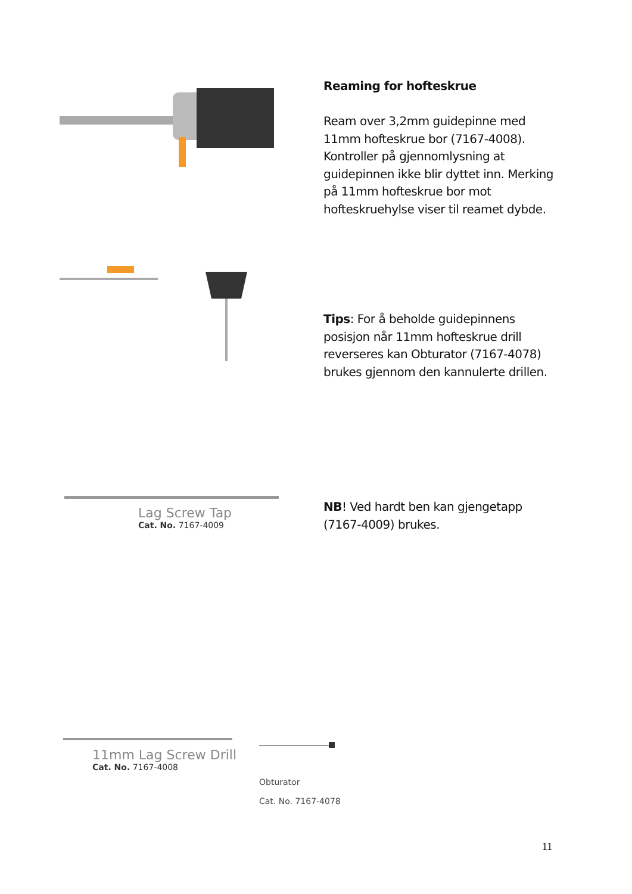Reaming for hofteskrue
Ream over 3,2mm guidepinne med 11mm hofteskrue bor (7167-4008). Kontroller på gjennomlysning at guidepinnen ikke blir dyttet inn. Merking på 11mm hofteskrue bor mot hofteskruehylse viser til reamet dybde.
Tips: For å beholde guidepinnens posisjon når 11mm hofteskrue drill reverseres kan Obturator (7167-4078) brukes gjennom den kannulerte drillen.
Lag Screw Tap
Cat. No. 7167-4009
NB! Ved hardt ben kan gjengetapp (7167-4009) brukes.
11mm Lag Screw Drill
Cat. No. 7167-4008
Obturator
Cat. No. 7167-4078
11